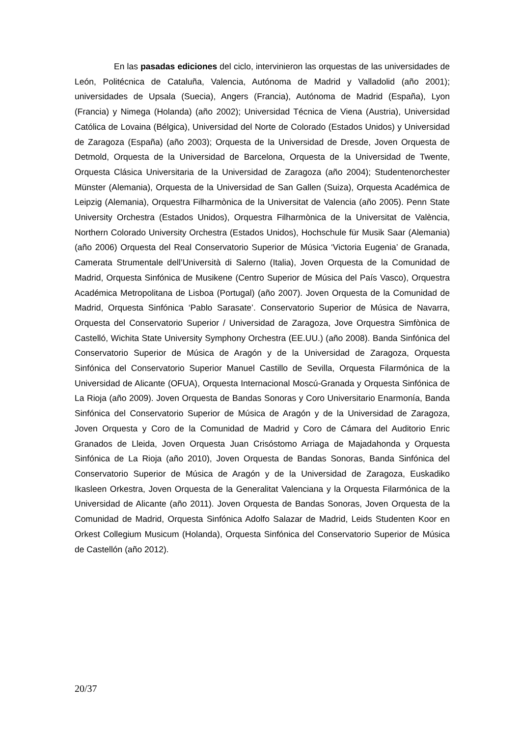En las pasadas ediciones del ciclo, intervinieron las orquestas de las universidades de León, Politécnica de Cataluña, Valencia, Autónoma de Madrid y Valladolid (año 2001); universidades de Upsala (Suecia), Angers (Francia), Autónoma de Madrid (España), Lyon (Francia) y Nimega (Holanda) (año 2002); Universidad Técnica de Viena (Austria), Universidad Católica de Lovaina (Bélgica), Universidad del Norte de Colorado (Estados Unidos) y Universidad de Zaragoza (España) (año 2003); Orquesta de la Universidad de Dresde, Joven Orquesta de Detmold, Orquesta de la Universidad de Barcelona, Orquesta de la Universidad de Twente, Orquesta Clásica Universitaria de la Universidad de Zaragoza (año 2004); Studentenorchester Münster (Alemania), Orquesta de la Universidad de San Gallen (Suiza), Orquesta Académica de Leipzig (Alemania), Orquestra Filharmònica de la Universitat de Valencia (año 2005). Penn State University Orchestra (Estados Unidos), Orquestra Filharmònica de la Universitat de València, Northern Colorado University Orchestra (Estados Unidos), Hochschule für Musik Saar (Alemania) (año 2006) Orquesta del Real Conservatorio Superior de Música ‘Victoria Eugenia’ de Granada, Camerata Strumentale dell’Università di Salerno (Italia), Joven Orquesta de la Comunidad de Madrid, Orquesta Sinfónica de Musikene (Centro Superior de Música del País Vasco), Orquestra Académica Metropolitana de Lisboa (Portugal) (año 2007). Joven Orquesta de la Comunidad de Madrid, Orquesta Sinfónica ‘Pablo Sarasate’. Conservatorio Superior de Música de Navarra, Orquesta del Conservatorio Superior / Universidad de Zaragoza, Jove Orquestra Simfònica de Castelló, Wichita State University Symphony Orchestra (EE.UU.) (año 2008). Banda Sinfónica del Conservatorio Superior de Música de Aragón y de la Universidad de Zaragoza, Orquesta Sinfónica del Conservatorio Superior Manuel Castillo de Sevilla, Orquesta Filarmónica de la Universidad de Alicante (OFUA), Orquesta Internacional Moscú-Granada y Orquesta Sinfónica de La Rioja (año 2009). Joven Orquesta de Bandas Sonoras y Coro Universitario Enarmonía, Banda Sinfónica del Conservatorio Superior de Música de Aragón y de la Universidad de Zaragoza, Joven Orquesta y Coro de la Comunidad de Madrid y Coro de Cámara del Auditorio Enric Granados de Lleida, Joven Orquesta Juan Crisóstomo Arriaga de Majadahonda y Orquesta Sinfónica de La Rioja (año 2010), Joven Orquesta de Bandas Sonoras, Banda Sinfónica del Conservatorio Superior de Música de Aragón y de la Universidad de Zaragoza, Euskadiko Ikasleen Orkestra, Joven Orquesta de la Generalitat Valenciana y la Orquesta Filarmónica de la Universidad de Alicante (año 2011). Joven Orquesta de Bandas Sonoras, Joven Orquesta de la Comunidad de Madrid, Orquesta Sinfónica Adolfo Salazar de Madrid, Leids Studenten Koor en Orkest Collegium Musicum (Holanda), Orquesta Sinfónica del Conservatorio Superior de Música de Castellón (año 2012).
20/37